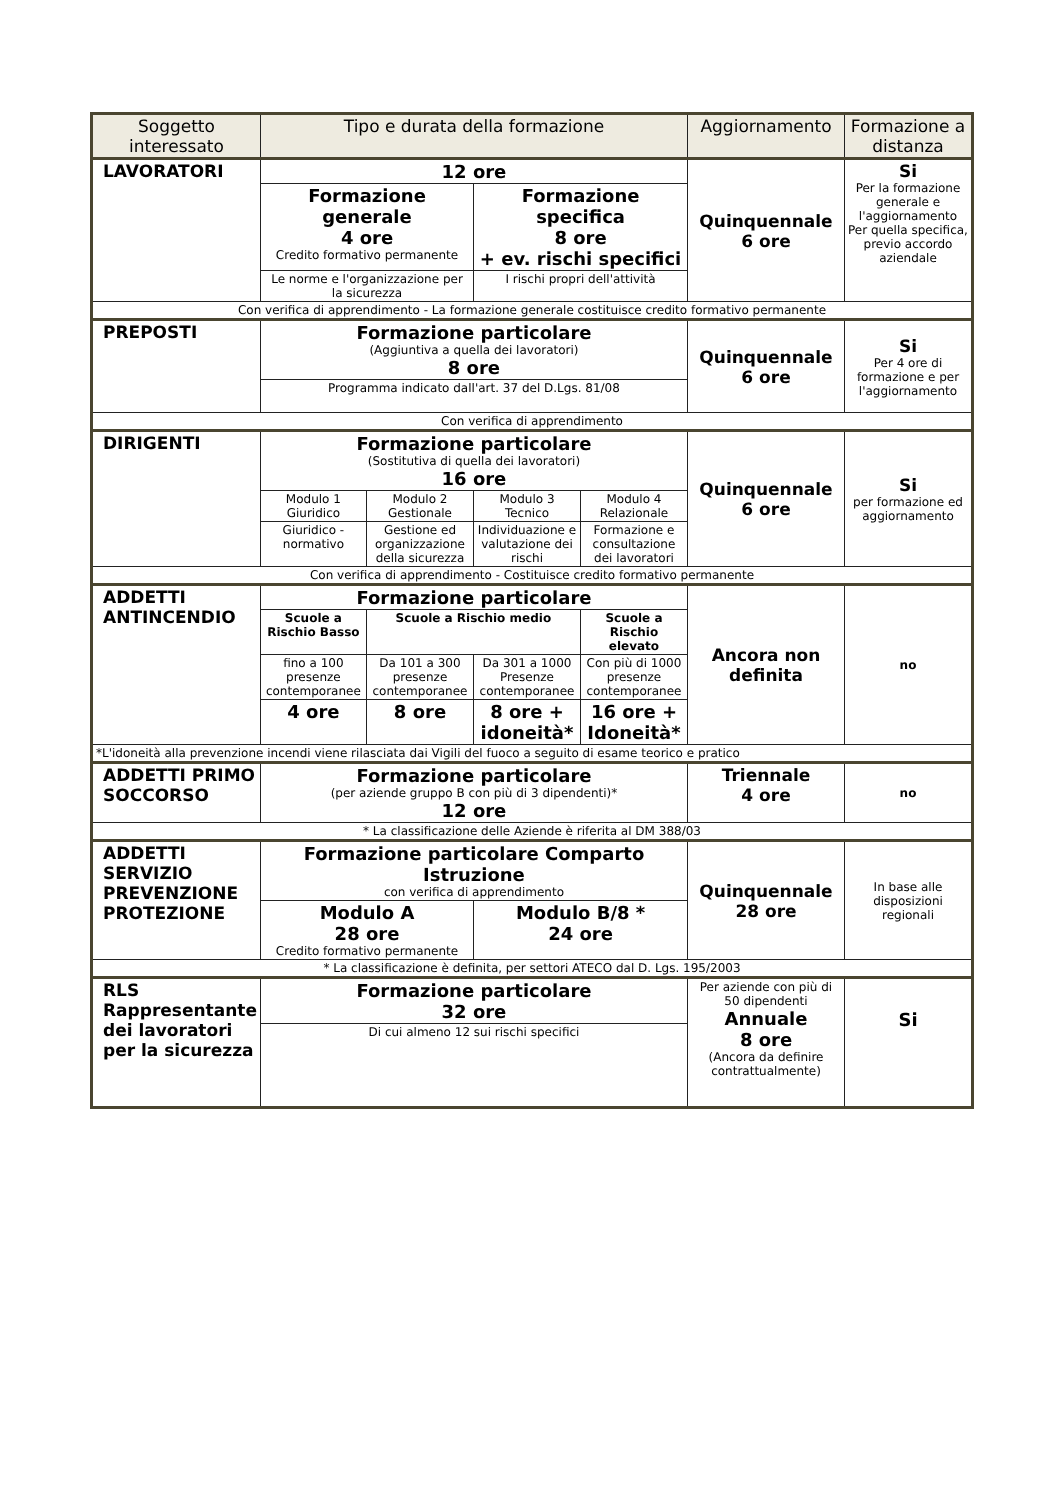| Soggetto interessato | Tipo e durata della formazione | | | | Aggiornamento | Formazione a distanza |
| --- | --- | --- | --- | --- | --- | --- |
| LAVORATORI | 12 ore | | | | Quinquennale 6 ore | Si Per la formazione generale e l'aggiornamento Per quella specifica, previo accordo aziendale |
| | Formazione generale 4 ore Credito formativo permanente | | Formazione specifica 8 ore + ev. rischi specifici | | | |
| | Le norme e l'organizzazione per la sicurezza | | I rischi propri dell'attività | | | |
| Con verifica di apprendimento - La formazione generale costituisce credito formativo permanente | | | | | | |
| PREPOSTI | Formazione particolare (Aggiuntiva a quella dei lavoratori) 8 ore | | | | Quinquennale 6 ore | Si Per 4 ore di formazione e per l'aggiornamento |
| | Programma indicato dall'art. 37 del D.Lgs. 81/08 | | | | | |
| Con verifica di apprendimento | | | | | | |
| DIRIGENTI | Formazione particolare (Sostitutiva di quella dei lavoratori) 16 ore | | | | Quinquennale 6 ore | Si per formazione ed aggiornamento |
| | Modulo 1 Giuridico | Modulo 2 Gestionale | Modulo 3 Tecnico | Modulo 4 Relazionale | | |
| | Giuridico - normativo | Gestione ed organizzazione della sicurezza | Individuazione e valutazione dei rischi | Formazione e consultazione dei lavoratori | | |
| Con verifica di apprendimento - Costituisce credito formativo permanente | | | | | | |
| ADDETTI ANTINCENDIO | Formazione particolare | | | | Ancora non definita | no |
| | Scuole a Rischio Basso | Scuole a Rischio medio | | Scuole a Rischio elevato | | |
| | fino a 100 presenze contemporanee | Da 101 a 300 presenze contemporanee | Da 301 a 1000 Presenze contemporanee | Con più di 1000 presenze contemporanee | | |
| | 4 ore | 8 ore | 8 ore + idoneità* | 16 ore + Idoneità* | | |
| *L'idoneità alla prevenzione incendi viene rilasciata dai Vigili del fuoco a seguito di esame teorico e pratico | | | | | | |
| ADDETTI PRIMO SOCCORSO | Formazione particolare (per aziende gruppo B con più di 3 dipendenti)* 12 ore | | | | Triennale 4 ore | no |
| * La classificazione delle Aziende è riferita al DM 388/03 | | | | | | |
| ADDETTI SERVIZIO PREVENZIONE PROTEZIONE | Formazione particolare Comparto Istruzione con verifica di apprendimento | | | | Quinquennale 28 ore | In base alle disposizioni regionali |
| | Modulo A 28 ore Credito formativo permanente | | Modulo B/8 * 24 ore | | | |
| * La classificazione è definita, per settori ATECO dal D. Lgs. 195/2003 | | | | | | |
| RLS Rappresentante dei lavoratori per la sicurezza | Formazione particolare 32 ore | | | | Per aziende con più di 50 dipendenti Annuale 8 ore (Ancora da definire contrattualmente) | Si |
| | Di cui almeno 12 sui rischi specifici | | | | | |